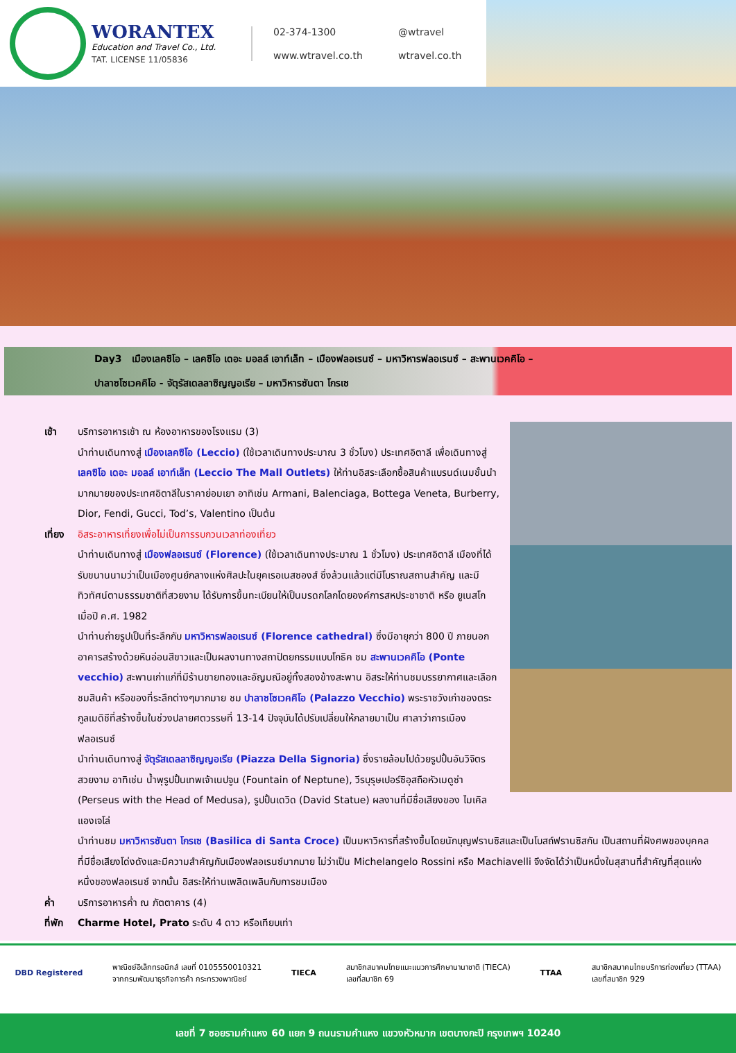WORANTEX
Education and Travel Co., Ltd.
TAT. LICENSE 11/05836
02-374-1300
@wtravel
www.wtravel.co.th
wtravel.co.th
Day3 เมืองเลคซิโอ – เลคซิโอ เดอะ มอลล์ เอาท์เล็ท – เมืองฟลอเรนซ์ – มหาวิหารฟลอเรนซ์ – สะพานเวคคิโอ –
ปาลาซโซเวคคิโอ - จัตุรัสเดลลาซิญญอเรีย – มหาวิหารซันตา โกรเซ
เช้า บริการอาหารเช้า ณ ห้องอาหารของโรงแรม (3)
นำท่านเดินทางสู่ เมืองเลคซิโอ (Leccio) (ใช้เวลาเดินทางประมาณ 3 ชั่วโมง) ประเทศอิตาลี เพื่อเดินทางสู่ เลคซิโอ เดอะ มอลล์ เอาท์เล็ท (Leccio The Mall Outlets) ให้ท่านอิสระเลือกซื้อสินค้าแบรนด์เนมชั้นนำมากมายของประเทศอิตาลีในราคาย่อมเยา อาทิเช่น Armani, Balenciaga, Bottega Veneta, Burberry, Dior, Fendi, Gucci, Tod’s, Valentino เป็นต้น
เที่ยง
อิสระอาหารเที่ยงเพื่อไม่เป็นการรบกวนเวลาท่องเที่ยว
นำท่านเดินทางสู่ เมืองฟลอเรนซ์ (Florence) (ใช้เวลาเดินทางประมาณ 1 ชั่วโมง) ประเทศอิตาลี เมืองที่ได้รับขนานนามว่าเป็นเมืองศูนย์กลางแห่งศิลปะในยุคเรอเนสซองส์ ซึ่งล้วนแล้วแต่มีโบราณสถานสำคัญ และมีทิวทัศน์ตามธรรมชาติที่สวยงาม ได้รับการขึ้นทะเบียนให้เป็นมรดกโลกโดยองค์การสหประชาชาติ หรือ ยูเนสโก เมื่อปี ค.ศ. 1982
นำท่านถ่ายรูปเป็นที่ระลึกกับ มหาวิหารฟลอเรนซ์ (Florence cathedral) ซึ่งมีอายุกว่า 800 ปี ภายนอกอาคารสร้างด้วยหินอ่อนสีขาวและเป็นผลงานทางสถาปัตยกรรมแบบโกธิค ชม สะพานเวคคิโอ (Ponte vecchio) สะพานเก่าแก่ที่มีร้านขายทองและอัญมณีอยู่ทั้งสองข้างสะพาน อิสระให้ท่านชมบรรยากาศและเลือกชมสินค้า หรือของที่ระลึกต่างๆมากมาย ชม ปาลาซโซเวคคิโอ (Palazzo Vecchio) พระราชวังเก่าของตระกูลเมดิชีที่สร้างขึ้นในช่วงปลายศตวรรษที่ 13-14 ปัจจุบันได้ปรับเปลี่ยนให้กลายมาเป็น ศาลาว่าการเมืองฟลอเรนซ์
นำท่านเดินทางสู่ จัตุรัสเดลลาซิญญอเรีย (Piazza Della Signoria) ซึ่งรายล้อมไปด้วยรูปปั้นอันวิจิตรสวยงาม อาทิเช่น น้ำพุรูปปั้นเทพเจ้าเนปจูน (Fountain of Neptune), วีรบุรุษเปอร์ซิอุสถือหัวเมดูซ่า (Perseus with the Head of Medusa), รูปปั้นเดวิด (David Statue) ผลงานที่มีชื่อเสียงของ ไมเคิล แองเจโล่
นำท่านชม มหาวิหารซันตา โกรเซ (Basilica di Santa Croce) เป็นมหาวิหารที่สร้างขึ้นโดยนักบุญฟรานซิสและเป็นโบสถ์ฟรานซิสกัน เป็นสถานที่ฝังศพของบุคคลที่มีชื่อเสียงโด่งดังและมีความสำคัญกับเมืองฟลอเรนซ์มากมาย ไม่ว่าเป็น Michelangelo Rossini หรือ Machiavelli จึงจัดได้ว่าเป็นหนึ่งในสุสานที่สำคัญที่สุดแห่งหนึ่งของฟลอเรนซ์ จากนั้น อิสระให้ท่านเพลิดเพลินกับการชมเมือง
ค่ำ บริการอาหารค่ำ ณ ภัตตาคาร (4)
ที่พัก
Charme Hotel, Prato ระดับ 4 ดาว หรือเทียบเท่า
DBD Registered
พาณิชย์อิเล็กทรอนิกส์ เลขที่ 0105550010321
จากกรมพัฒนาธุรกิจการค้า กระทรวงพาณิชย์
TIECA
สมาชิกสมาคมไทยแนะแนวการศึกษานานาชาติ (TIECA)
เลขที่สมาชิก 69
TTAA
สมาชิกสมาคมไทยบริการท่องเที่ยว (TTAA)
เลขที่สมาชิก 929
เลขที่ 7 ซอยรามคำแหง 60 แยก 9 ถนนรามคำแหง แขวงหัวหมาก เขตบางกะปิ กรุงเทพฯ 10240